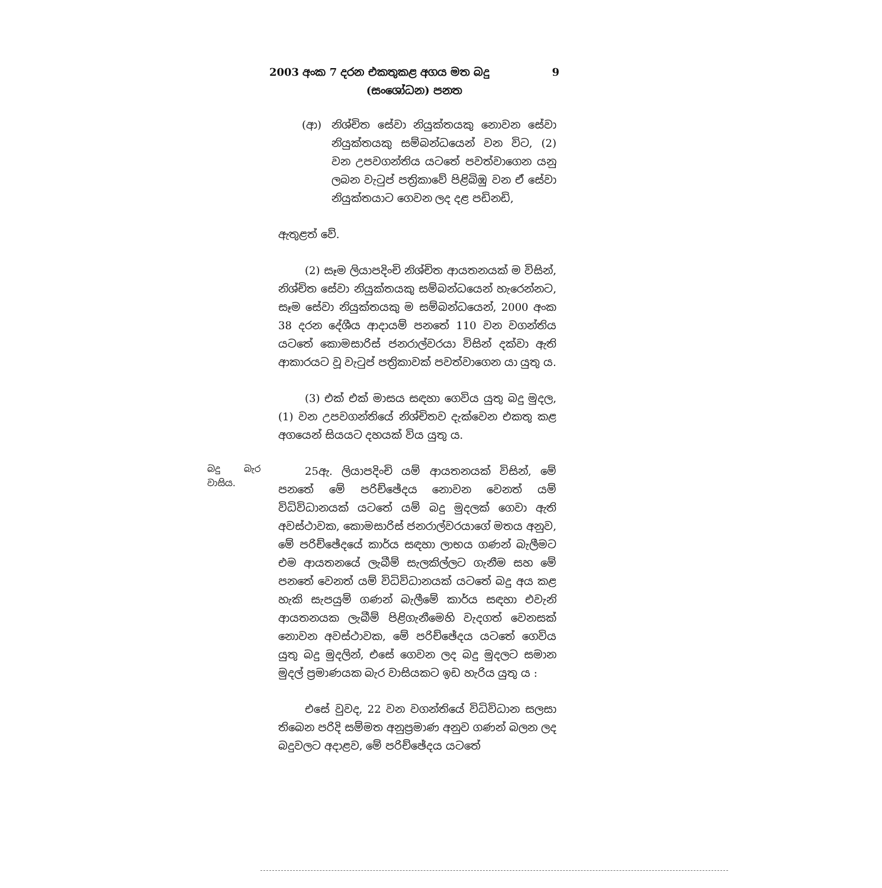2003 අංක 7 දරන එකතුකළ අගය මත බදු 9
(සංශෝධන) පනත
(ආ) නිශ්චිත සේවා නියුක්තයකු නොවන සේවා නියුක්තයකු සම්බන්ධයෙන් වන විට, (2) වන උපවගන්තිය යටතේ පවත්වාගෙන යනු ලබන වැටුප් පත්‍රිකාවේ පිළිබිඹු වන ඒ සේවා නියුක්තයාට ගෙවන ලද දළ පඩිනඩි,
ඇතුළත් වේ.
(2) සෑම ලියාපදිංචි නිශ්චිත ආයතනයක් ම විසින්, නිශ්චිත සේවා නියුක්තයකු සම්බන්ධයෙන් හැරෙන්නට, සෑම සේවා නියුක්තයකු ම සම්බන්ධයෙන්, 2000 අංක 38 දරන දේශීය ආදායම් පනතේ 110 වන වගන්තිය යටතේ කොමසාරිස් ජනරාල්වරයා විසින් දක්වා ඇති ආකාරයට වූ වැටුප් පත්‍රිකාවක් පවත්වාගෙන යා යුතු ය.
(3) එක් එක් මාසය සඳහා ගෙවිය යුතු බදු මුදල, (1) වන උපවගන්තියේ නිශ්චිතව දැක්වෙන එකතු කළ අගයෙන් සියයට දහයක් විය යුතු ය.
බදු බැර වාසිය.
25ඇ. ලියාපදිංචි යම් ආයතනයක් විසින්, මේ පනතේ මේ පරිච්ඡේදය නොවන වෙනත් යම් විධිවිධානයක් යටතේ යම් බදු මුදලක් ගෙවා ඇති අවස්ථාවක, කොමසාරිස් ජනරාල්වරයාගේ මතය අනුව, මේ පරිච්ඡේදයේ කාර්ය සඳහා ලාභය ගණන් බැලීමට එම ආයතනයේ ලැබීම් සැලකිල්ලට ගැනීම සහ මේ පනතේ වෙනත් යම් විධිවිධානයක් යටතේ බදු අය කළ හැකි සැපයුම් ගණන් බැලීමේ කාර්ය සඳහා එවැනි ආයතනයක ලැබීම් පිළිගැනීමෙහි වැදගත් වෙනසක් නොවන අවස්ථාවක, මේ පරිච්ඡේදය යටතේ ගෙවිය යුතු බදු මුදලින්, එසේ ගෙවන ලද බදු මුදලට සමාන මුදල් ප්‍රමාණයක බැර වාසියකට ඉඩ හැරිය යුතු ය :
එසේ වුවද, 22 වන වගන්තියේ විධිවිධාන සලසා තිබෙන පරිදි සම්මත අනුප්‍රමාණ අනුව ගණන් බලන ලද බදුවලට අදාළව, මේ පරිච්ඡේදය යටතේ